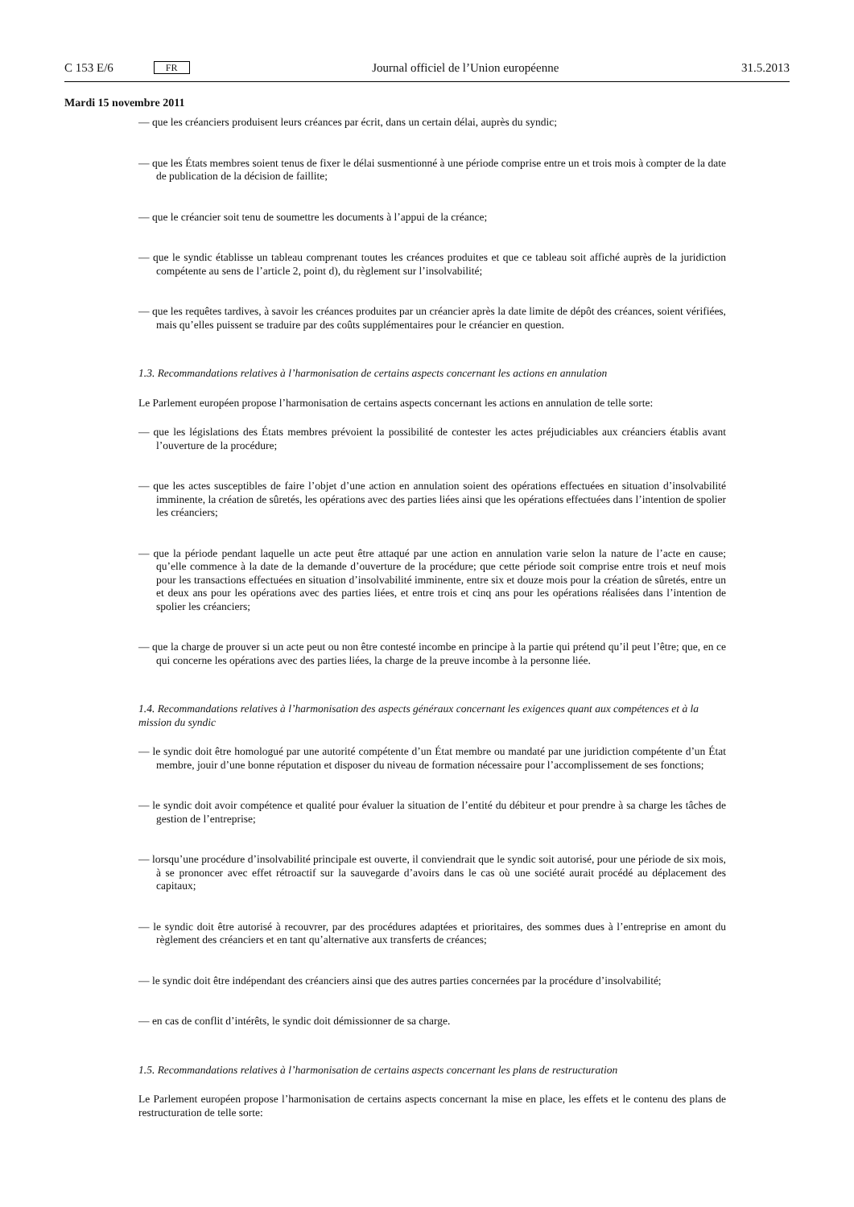C 153 E/6 FR
Journal officiel de l’Union européenne 31.5.2013
Mardi 15 novembre 2011
— que les créanciers produisent leurs créances par écrit, dans un certain délai, auprès du syndic;
— que les États membres soient tenus de fixer le délai susmentionné à une période comprise entre un et trois mois à compter de la date de publication de la décision de faillite;
— que le créancier soit tenu de soumettre les documents à l’appui de la créance;
— que le syndic établisse un tableau comprenant toutes les créances produites et que ce tableau soit affiché auprès de la juridiction compétente au sens de l’article 2, point d), du règlement sur l’insolvabilité;
— que les requêtes tardives, à savoir les créances produites par un créancier après la date limite de dépôt des créances, soient vérifiées, mais qu’elles puissent se traduire par des coûts supplémentaires pour le créancier en question.
1.3. Recommandations relatives à l’harmonisation de certains aspects concernant les actions en annulation
Le Parlement européen propose l’harmonisation de certains aspects concernant les actions en annulation de telle sorte:
— que les législations des États membres prévoient la possibilité de contester les actes préjudiciables aux créanciers établis avant l’ouverture de la procédure;
— que les actes susceptibles de faire l’objet d’une action en annulation soient des opérations effectuées en situation d’insolvabilité imminente, la création de sûretés, les opérations avec des parties liées ainsi que les opérations effectuées dans l’intention de spolier les créanciers;
— que la période pendant laquelle un acte peut être attaqué par une action en annulation varie selon la nature de l’acte en cause; qu’elle commence à la date de la demande d’ouverture de la procédure; que cette période soit comprise entre trois et neuf mois pour les transactions effectuées en situation d’insolvabilité imminente, entre six et douze mois pour la création de sûretés, entre un et deux ans pour les opérations avec des parties liées, et entre trois et cinq ans pour les opérations réalisées dans l’intention de spolier les créanciers;
— que la charge de prouver si un acte peut ou non être contesté incombe en principe à la partie qui prétend qu’il peut l’être; que, en ce qui concerne les opérations avec des parties liées, la charge de la preuve incombe à la personne liée.
1.4. Recommandations relatives à l’harmonisation des aspects généraux concernant les exigences quant aux compétences et à la mission du syndic
— le syndic doit être homologué par une autorité compétente d’un État membre ou mandaté par une juridiction compétente d’un État membre, jouir d’une bonne réputation et disposer du niveau de formation nécessaire pour l’accomplissement de ses fonctions;
— le syndic doit avoir compétence et qualité pour évaluer la situation de l’entité du débiteur et pour prendre à sa charge les tâches de gestion de l’entreprise;
— lorsqu’une procédure d’insolvabilité principale est ouverte, il conviendrait que le syndic soit autorisé, pour une période de six mois, à se prononcer avec effet rétroactif sur la sauvegarde d’avoirs dans le cas où une société aurait procédé au déplacement des capitaux;
— le syndic doit être autorisé à recouvrer, par des procédures adaptées et prioritaires, des sommes dues à l’entreprise en amont du règlement des créanciers et en tant qu’alternative aux transferts de créances;
— le syndic doit être indépendant des créanciers ainsi que des autres parties concernées par la procédure d’insolvabilité;
— en cas de conflit d’intérêts, le syndic doit démissionner de sa charge.
1.5. Recommandations relatives à l’harmonisation de certains aspects concernant les plans de restructuration
Le Parlement européen propose l’harmonisation de certains aspects concernant la mise en place, les effets et le contenu des plans de restructuration de telle sorte: